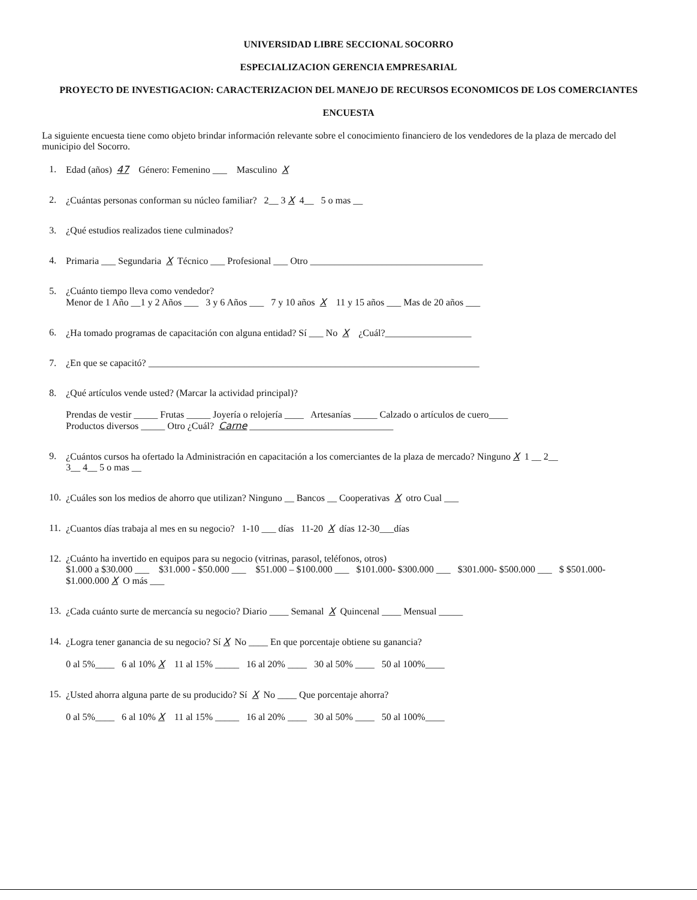UNIVERSIDAD LIBRE SECCIONAL SOCORRO
ESPECIALIZACION GERENCIA EMPRESARIAL
PROYECTO DE INVESTIGACION: CARACTERIZACION DEL MANEJO DE RECURSOS ECONOMICOS DE LOS COMERCIANTES
ENCUESTA
La siguiente encuesta tiene como objeto brindar información relevante sobre el conocimiento financiero de los vendedores de la plaza de mercado del municipio del Socorro.
1. Edad (años) 47 Género: Femenino ___ Masculino X
2. ¿Cuántas personas conforman su núcleo familiar? 2__ 3 X 4__ 5 o mas __
3. ¿Qué estudios realizados tiene culminados?
4. Primaria ___ Segundaria X Técnico ___ Profesional ___ Otro ____________________________________
5. ¿Cuánto tiempo lleva como vendedor?
Menor de 1 Año __1 y 2 Años ___ 3 y 6 Años ___ 7 y 10 años X 11 y 15 años ___ Mas de 20 años ___
6. ¿Ha tomado programas de capacitación con alguna entidad? Sí ___ No X ¿Cuál?__________________
7. ¿En que se capacitó? _____________________________________________________________________
8. ¿Qué artículos vende usted? (Marcar la actividad principal)?
Prendas de vestir _____ Frutas _____ Joyería o relojería ____ Artesanías _____ Calzado o artículos de cuero____
Productos diversos _____ Otro ¿Cuál? Carne ______________________________
9. ¿Cuántos cursos ha ofertado la Administración en capacitación a los comerciantes de la plaza de mercado? Ninguno X 1 __ 2__
3__ 4__ 5 o mas __
10. ¿Cuáles son los medios de ahorro que utilizan? Ninguno __ Bancos __ Cooperativas X otro Cual ___
11. ¿Cuantos días trabaja al mes en su negocio? 1-10 ___ días 11-20 X días 12-30___días
12. ¿Cuánto ha invertido en equipos para su negocio (vitrinas, parasol, teléfonos, otros)
$1.000 a $30.000 ___ $31.000 - $50.000 ___ $51.000 – $100.000 ___ $101.000- $300.000 ___ $301.000- $500.000 ___ $ $501.000- $1.000.000 X O más ___
13. ¿Cada cuánto surte de mercancía su negocio? Diario ____ Semanal X Quincenal ____ Mensual _____
14. ¿Logra tener ganancia de su negocio? Sí X No ____ En que porcentaje obtiene su ganancia?
0 al 5%____ 6 al 10% X 11 al 15% _____ 16 al 20% ____ 30 al 50% ____ 50 al 100%____
15. ¿Usted ahorra alguna parte de su producido? Sí X No ____ Que porcentaje ahorra?
0 al 5%____ 6 al 10% X 11 al 15% _____ 16 al 20% ____ 30 al 50% ____ 50 al 100%____